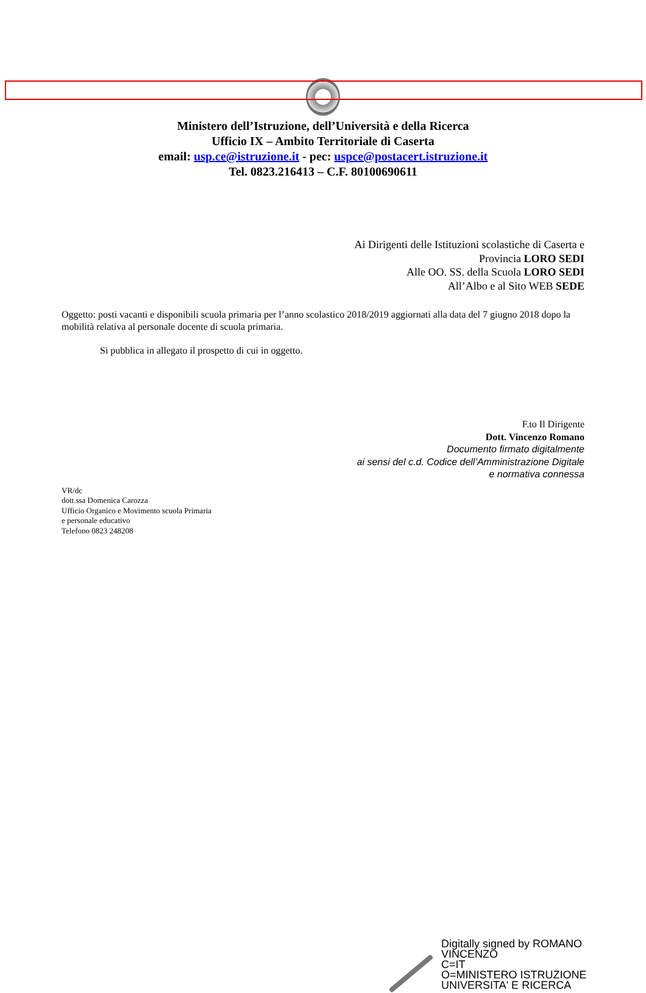Ministero dell’Istruzione, dell’Università e della Ricerca
Ufficio IX – Ambito Territoriale di Caserta
email: usp.ce@istruzione.it - pec: uspce@postacert.istruzione.it
Tel. 0823.216413 – C.F. 80100690611
Ai Dirigenti delle Istituzioni scolastiche di Caserta e
Provincia LORO SEDI
Alle OO. SS. della Scuola LORO SEDI
All’Albo e al Sito WEB SEDE
Oggetto: posti vacanti e disponibili scuola primaria per l’anno scolastico 2018/2019 aggiornati alla data del 7 giugno 2018 dopo la mobilità relativa al personale docente di scuola primaria.
Si pubblica in allegato il prospetto di cui in oggetto.
F.to Il Dirigente
Dott. Vincenzo Romano
Documento firmato digitalmente
ai sensi del c.d. Codice dell’Amministrazione Digitale
e normativa connessa
VR/dc
dott.ssa Domenica Carozza
Ufficio Organico e Movimento scuola Primaria
e personale educativo
Telefono 0823 248208
Digitally signed by ROMANO
VINCENZO
C=IT
O=MINISTERO ISTRUZIONE
UNIVERSITA' E RICERCA